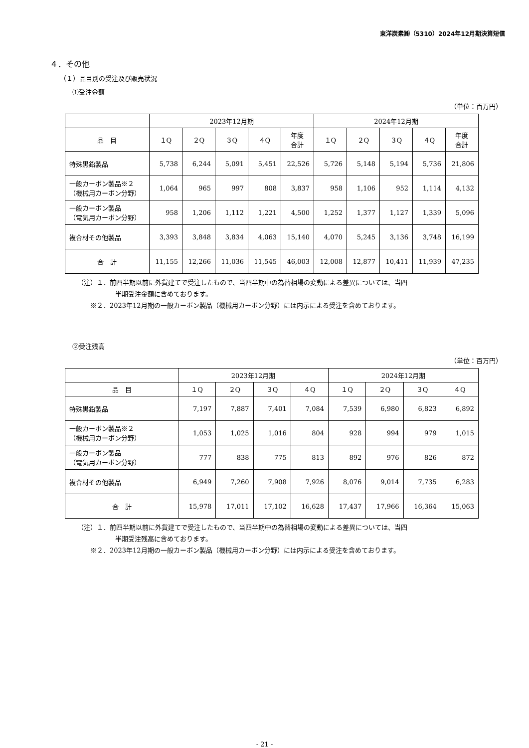東洋炭素㈱（5310）2024年12月期決算短信
４．その他
（１）品目別の受注及び販売状況
①受注金額
（単位：百万円）
| | 2023年12月期 | | | | | 2024年12月期 | | | | |
| --- | --- | --- | --- | --- | --- | --- | --- | --- | --- | --- |
| 品 目 | １Q | ２Q | ３Q | ４Q | 年度 合計 | １Q | ２Q | ３Q | ４Q | 年度 合計 |
| 特殊黒鉛製品 | 5,738 | 6,244 | 5,091 | 5,451 | 22,526 | 5,726 | 5,148 | 5,194 | 5,736 | 21,806 |
| 一般カーボン製品※２ （機械用カーボン分野） | 1,064 | 965 | 997 | 808 | 3,837 | 958 | 1,106 | 952 | 1,114 | 4,132 |
| 一般カーボン製品 （電気用カーボン分野） | 958 | 1,206 | 1,112 | 1,221 | 4,500 | 1,252 | 1,377 | 1,127 | 1,339 | 5,096 |
| 複合材その他製品 | 3,393 | 3,848 | 3,834 | 4,063 | 15,140 | 4,070 | 5,245 | 3,136 | 3,748 | 16,199 |
| 合 計 | 11,155 | 12,266 | 11,036 | 11,545 | 46,003 | 12,008 | 12,877 | 10,411 | 11,939 | 47,235 |
（注）１．前四半期以前に外貨建てで受注したもので、当四半期中の為替相場の変動による差異については、当四
半期受注金額に含めております。
　　※２．2023年12月期の一般カーボン製品（機械用カーボン分野）には内示による受注を含めております。
②受注残高
（単位：百万円）
| | 2023年12月期 | | | | 2024年12月期 | | | |
| --- | --- | --- | --- | --- | --- | --- | --- | --- |
| 品 目 | １Q | ２Q | ３Q | ４Q | １Q | ２Q | ３Q | ４Q |
| 特殊黒鉛製品 | 7,197 | 7,887 | 7,401 | 7,084 | 7,539 | 6,980 | 6,823 | 6,892 |
| 一般カーボン製品※２ （機械用カーボン分野） | 1,053 | 1,025 | 1,016 | 804 | 928 | 994 | 979 | 1,015 |
| 一般カーボン製品 （電気用カーボン分野） | 777 | 838 | 775 | 813 | 892 | 976 | 826 | 872 |
| 複合材その他製品 | 6,949 | 7,260 | 7,908 | 7,926 | 8,076 | 9,014 | 7,735 | 6,283 |
| 合 計 | 15,978 | 17,011 | 17,102 | 16,628 | 17,437 | 17,966 | 16,364 | 15,063 |
（注）１．前四半期以前に外貨建てで受注したもので、当四半期中の為替相場の変動による差異については、当四
半期受注残高に含めております。
　　※２．2023年12月期の一般カーボン製品（機械用カーボン分野）には内示による受注を含めております。
- 21 -